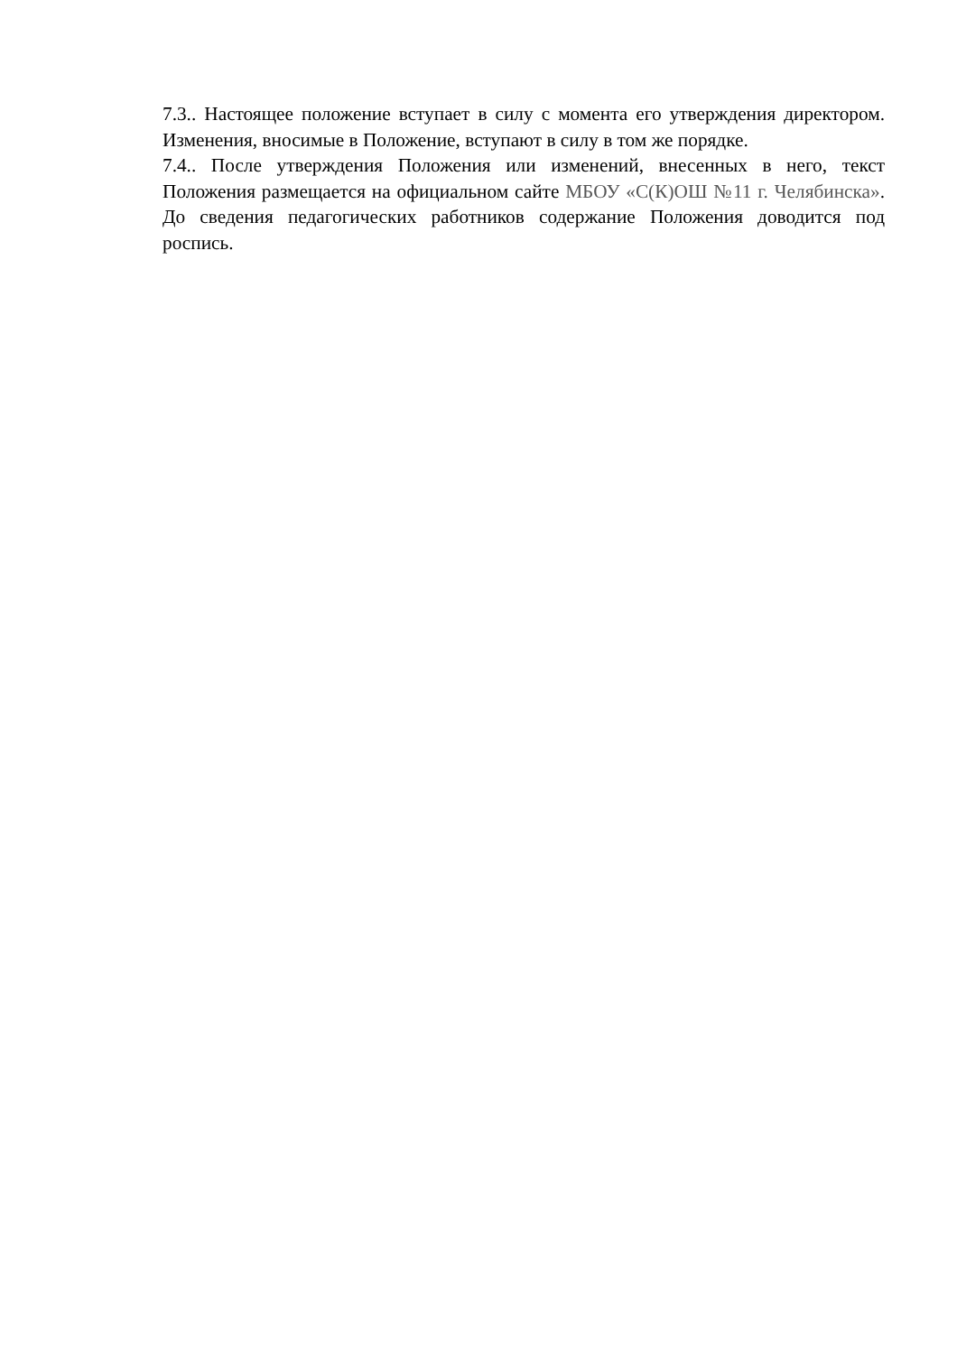7.3.. Настоящее положение вступает в силу с момента его утверждения директором. Изменения, вносимые в Положение, вступают в силу в том же порядке.
7.4.. После утверждения Положения или изменений, внесенных в него, текст Положения размещается на официальном сайте МБОУ «С(К)ОШ №11 г. Челябинска». До сведения педагогических работников содержание Положения доводится под роспись.